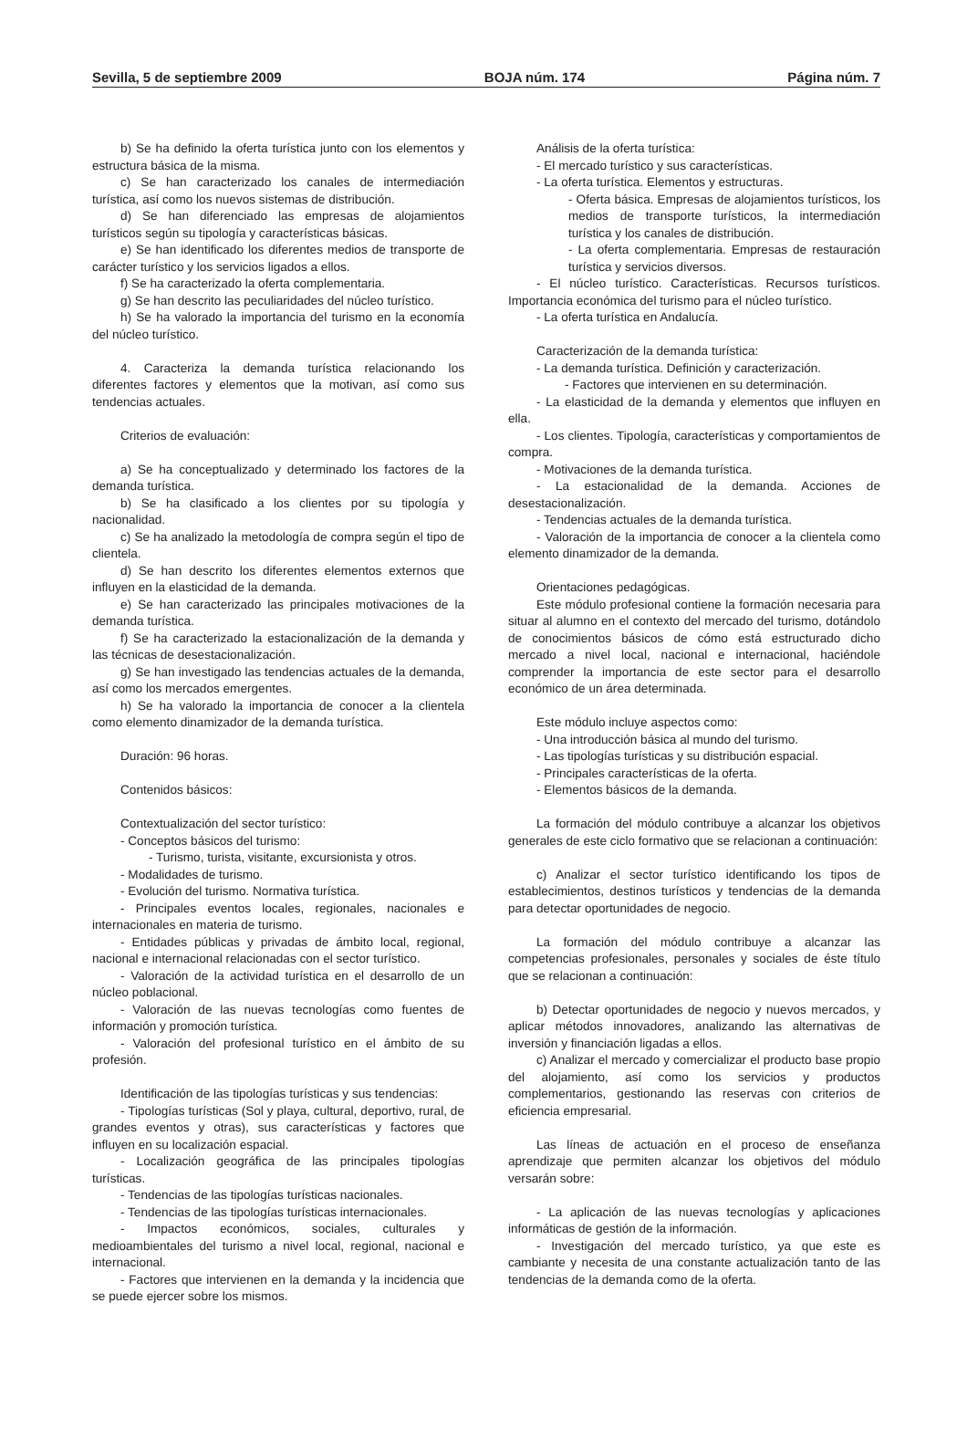Sevilla, 5 de septiembre 2009 BOJA núm. 174 Página núm. 7
b) Se ha definido la oferta turística junto con los elementos y estructura básica de la misma.
c) Se han caracterizado los canales de intermediación turística, así como los nuevos sistemas de distribución.
d) Se han diferenciado las empresas de alojamientos turísticos según su tipología y características básicas.
e) Se han identificado los diferentes medios de transporte de carácter turístico y los servicios ligados a ellos.
f) Se ha caracterizado la oferta complementaria.
g) Se han descrito las peculiaridades del núcleo turístico.
h) Se ha valorado la importancia del turismo en la economía del núcleo turístico.
4. Caracteriza la demanda turística relacionando los diferentes factores y elementos que la motivan, así como sus tendencias actuales.
Criterios de evaluación:
a) Se ha conceptualizado y determinado los factores de la demanda turística.
b) Se ha clasificado a los clientes por su tipología y nacionalidad.
c) Se ha analizado la metodología de compra según el tipo de clientela.
d) Se han descrito los diferentes elementos externos que influyen en la elasticidad de la demanda.
e) Se han caracterizado las principales motivaciones de la demanda turística.
f) Se ha caracterizado la estacionalización de la demanda y las técnicas de desestacionalización.
g) Se han investigado las tendencias actuales de la demanda, así como los mercados emergentes.
h) Se ha valorado la importancia de conocer a la clientela como elemento dinamizador de la demanda turística.
Duración: 96 horas.
Contenidos básicos:
Contextualización del sector turístico:
- Conceptos básicos del turismo:
- Turismo, turista, visitante, excursionista y otros.
- Modalidades de turismo.
- Evolución del turismo. Normativa turística.
- Principales eventos locales, regionales, nacionales e internacionales en materia de turismo.
- Entidades públicas y privadas de ámbito local, regional, nacional e internacional relacionadas con el sector turístico.
- Valoración de la actividad turística en el desarrollo de un núcleo poblacional.
- Valoración de las nuevas tecnologías como fuentes de información y promoción turística.
- Valoración del profesional turístico en el ámbito de su profesión.
Identificación de las tipologías turísticas y sus tendencias:
- Tipologías turísticas (Sol y playa, cultural, deportivo, rural, de grandes eventos y otras), sus características y factores que influyen en su localización espacial.
- Localización geográfica de las principales tipologías turísticas.
- Tendencias de las tipologías turísticas nacionales.
- Tendencias de las tipologías turísticas internacionales.
- Impactos económicos, sociales, culturales y medioambientales del turismo a nivel local, regional, nacional e internacional.
- Factores que intervienen en la demanda y la incidencia que se puede ejercer sobre los mismos.
Análisis de la oferta turística:
- El mercado turístico y sus características.
- La oferta turística. Elementos y estructuras.
- Oferta básica. Empresas de alojamientos turísticos, los medios de transporte turísticos, la intermediación turística y los canales de distribución.
- La oferta complementaria. Empresas de restauración turística y servicios diversos.
- El núcleo turístico. Características. Recursos turísticos. Importancia económica del turismo para el núcleo turístico.
- La oferta turística en Andalucía.
Caracterización de la demanda turística:
- La demanda turística. Definición y caracterización.
- Factores que intervienen en su determinación.
- La elasticidad de la demanda y elementos que influyen en ella.
- Los clientes. Tipología, características y comportamientos de compra.
- Motivaciones de la demanda turística.
- La estacionalidad de la demanda. Acciones de desestacionalización.
- Tendencias actuales de la demanda turística.
- Valoración de la importancia de conocer a la clientela como elemento dinamizador de la demanda.
Orientaciones pedagógicas.
Este módulo profesional contiene la formación necesaria para situar al alumno en el contexto del mercado del turismo, dotándolo de conocimientos básicos de cómo está estructurado dicho mercado a nivel local, nacional e internacional, haciéndole comprender la importancia de este sector para el desarrollo económico de un área determinada.
Este módulo incluye aspectos como:
- Una introducción básica al mundo del turismo.
- Las tipologías turísticas y su distribución espacial.
- Principales características de la oferta.
- Elementos básicos de la demanda.
La formación del módulo contribuye a alcanzar los objetivos generales de este ciclo formativo que se relacionan a continuación:
c) Analizar el sector turístico identificando los tipos de establecimientos, destinos turísticos y tendencias de la demanda para detectar oportunidades de negocio.
La formación del módulo contribuye a alcanzar las competencias profesionales, personales y sociales de éste título que se relacionan a continuación:
b) Detectar oportunidades de negocio y nuevos mercados, y aplicar métodos innovadores, analizando las alternativas de inversión y financiación ligadas a ellos.
c) Analizar el mercado y comercializar el producto base propio del alojamiento, así como los servicios y productos complementarios, gestionando las reservas con criterios de eficiencia empresarial.
Las líneas de actuación en el proceso de enseñanza aprendizaje que permiten alcanzar los objetivos del módulo versarán sobre:
- La aplicación de las nuevas tecnologías y aplicaciones informáticas de gestión de la información.
- Investigación del mercado turístico, ya que este es cambiante y necesita de una constante actualización tanto de las tendencias de la demanda como de la oferta.